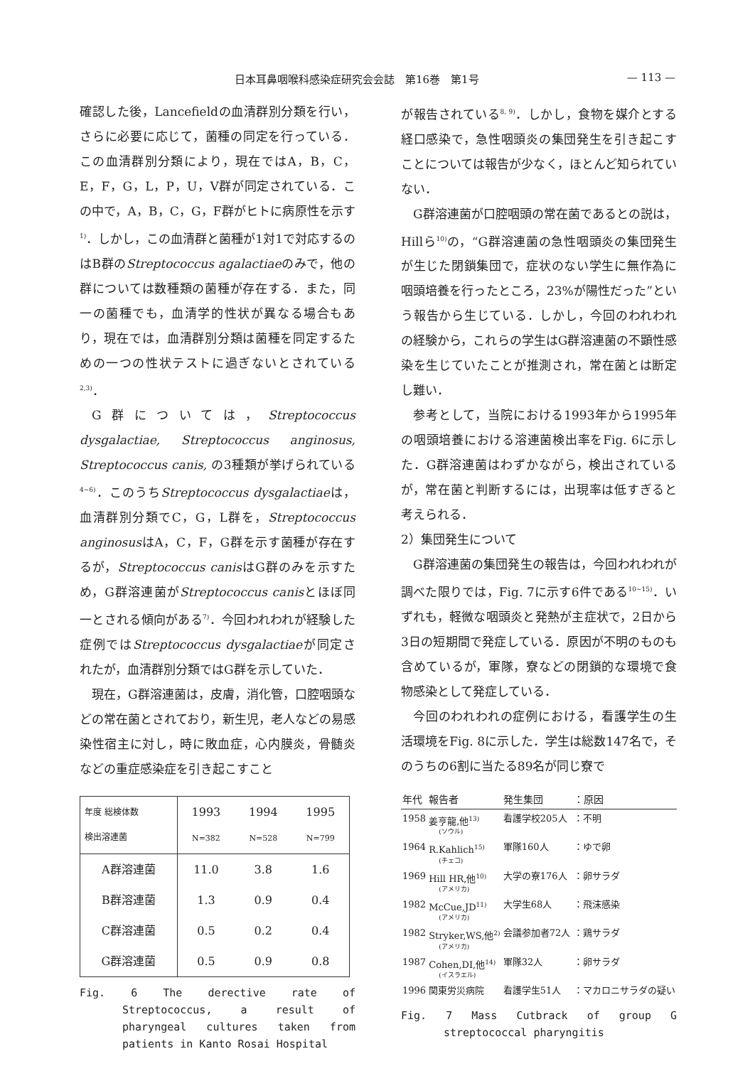日本耳鼻咽喉科感染症研究会会誌　第16巻　第1号 — 113 —
確認した後，Lancefieldの血清群別分類を行い，さらに必要に応じて，菌種の同定を行っている．この血清群別分類により，現在ではA，B，C，E，F，G，L，P，U，V群が同定されている．この中で，A，B，C，G，F群がヒトに病原性を示す<sup>1)</sup>．しかし，この血清群と菌種が1対1で対応するのはB群のStreptococcus agalactiaeのみで，他の群については数種類の菌種が存在する．また，同一の菌種でも，血清学的性状が異なる場合もあり，現在では，血清群別分類は菌種を同定するための一つの性状テストに過ぎないとされている<sup>2,3)</sup>．
G群については，Streptococcus dysgalactiae, Streptococcus anginosus, Streptococcus canis, の3種類が挙げられている<sup>4~6)</sup>．このうちStreptococcus dysgalactiaeは，血清群別分類でC，G，L群を，Streptococcus anginosusはA，C，F，G群を示す菌種が存在するが，Streptococcus canisはG群のみを示すため，G群溶連菌がStreptococcus canisとほぼ同一とされる傾向がある<sup>7)</sup>．今回われわれが経験した症例ではStreptococcus dysgalactiaeが同定されたが，血清群別分類ではG群を示していた．
現在，G群溶連菌は，皮膚，消化管，口腔咽頭などの常在菌とされており，新生児，老人などの易感染性宿主に対し，時に敗血症，心内膜炎，骨髄炎などの重症感染症を引き起こすこと
| 年度 総検体数 検出溶連菌 | 1993 N=382 | 1994 N=528 | 1995 N=799 |
| --- | --- | --- | --- |
| A群溶連菌 | 11.0 | 3.8 | 1.6 |
| B群溶連菌 | 1.3 | 0.9 | 0.4 |
| C群溶連菌 | 0.5 | 0.2 | 0.4 |
| G群溶連菌 | 0.5 | 0.9 | 0.8 |
Fig. 6 The derective rate of Streptococcus, a result of pharyngeal cultures taken from patients in Kanto Rosai Hospital
が報告されている<sup>8, 9)</sup>．しかし，食物を媒介とする経口感染で，急性咽頭炎の集団発生を引き起こすことについては報告が少なく，ほとんど知られていない．
G群溶連菌が口腔咽頭の常在菌であるとの説は，Hillら<sup>10)</sup>の，“G群溶連菌の急性咽頭炎の集団発生が生じた閉鎖集団で，症状のない学生に無作為に咽頭培養を行ったところ，23%が陽性だった”という報告から生じている．しかし，今回のわれわれの経験から，これらの学生はG群溶連菌の不顕性感染を生じていたことが推測され，常在菌とは断定し難い．
参考として，当院における1993年から1995年の咽頭培養における溶連菌検出率をFig. 6に示した．G群溶連菌はわずかながら，検出されているが，常在菌と判断するには，出現率は低すぎると考えられる．
2）集団発生について
G群溶連菌の集団発生の報告は，今回われわれが調べた限りでは，Fig. 7に示す6件である<sup>10~15)</sup>．いずれも，軽微な咽頭炎と発熱が主症状で，2日から3日の短期間で発症している．原因が不明のものも含めているが，軍隊，寮などの閉鎖的な環境で食物感染として発症している．
今回のわれわれの症例における，看護学生の生活環境をFig. 8に示した．学生は総数147名で，そのうちの6割に当たる89名が同じ寮で
| 年代 | 報告者 | 発生集団 | ：原因 |
| --- | --- | --- | --- |
| 1958 | 姜亨龍,他<sup>13)</sup> (ソウル) | 看護学校205人 | ：不明 |
| 1964 | R.Kahlich<sup>15)</sup> (チェコ) | 軍隊160人 | ：ゆで卵 |
| 1969 | Hill HR,他<sup>10)</sup> (アメリカ) | 大学の寮176人 | ：卵サラダ |
| 1982 | McCue,JD<sup>11)</sup> (アメリカ) | 大学生68人 | ：飛沫感染 |
| 1982 | Stryker,WS,他<sup>2)</sup> (アメリカ) | 会議参加者72人 | ：鶏サラダ |
| 1987 | Cohen,DI,他<sup>14)</sup> (イスラエル) | 軍隊32人 | ：卵サラダ |
| 1996 | 関東労災病院 | 看護学生51人 | ：マカロニサラダの疑い |
Fig. 7 Mass Cutbrack of group G streptococcal pharyngitis